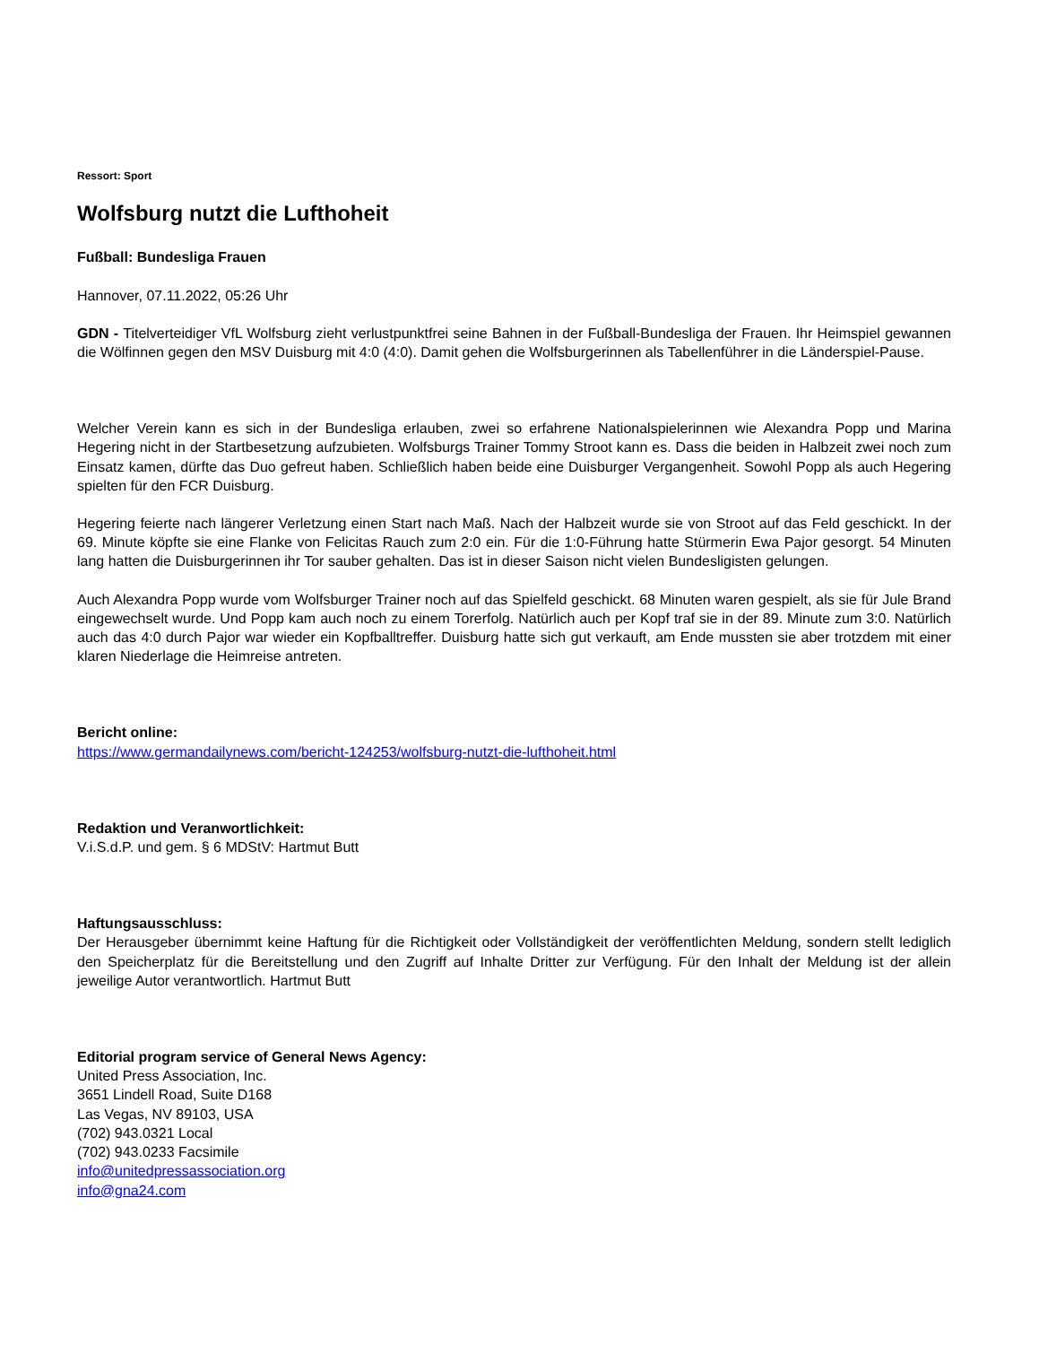Ressort: Sport
Wolfsburg nutzt die Lufthoheit
Fußball: Bundesliga Frauen
Hannover, 07.11.2022, 05:26 Uhr
GDN - Titelverteidiger VfL Wolfsburg zieht verlustpunktfrei seine Bahnen in der Fußball-Bundesliga der Frauen. Ihr Heimspiel gewannen die Wölfinnen gegen den MSV Duisburg mit 4:0 (4:0). Damit gehen die Wolfsburgerinnen als Tabellenführer in die Länderspiel-Pause.
Welcher Verein kann es sich in der Bundesliga erlauben, zwei so erfahrene Nationalspielerinnen wie Alexandra Popp und Marina Hegering nicht in der Startbesetzung aufzubieten. Wolfsburgs Trainer Tommy Stroot kann es. Dass die beiden in Halbzeit zwei noch zum Einsatz kamen, dürfte das Duo gefreut haben. Schließlich haben beide eine Duisburger Vergangenheit. Sowohl Popp als auch Hegering spielten für den FCR Duisburg.
Hegering feierte nach längerer Verletzung einen Start nach Maß. Nach der Halbzeit wurde sie von Stroot auf das Feld geschickt. In der 69. Minute köpfte sie eine Flanke von Felicitas Rauch zum 2:0 ein. Für die 1:0-Führung hatte Stürmerin Ewa Pajor gesorgt. 54 Minuten lang hatten die Duisburgerinnen ihr Tor sauber gehalten. Das ist in dieser Saison nicht vielen Bundesligisten gelungen.
Auch Alexandra Popp wurde vom Wolfsburger Trainer noch auf das Spielfeld geschickt. 68 Minuten waren gespielt, als sie für Jule Brand eingewechselt wurde. Und Popp kam auch noch zu einem Torerfolg. Natürlich auch per Kopf traf sie in der 89. Minute zum 3:0. Natürlich auch das 4:0 durch Pajor war wieder ein Kopfballtreffer. Duisburg hatte sich gut verkauft, am Ende mussten sie aber trotzdem mit einer klaren Niederlage die Heimreise antreten.
Bericht online:
https://www.germandailynews.com/bericht-124253/wolfsburg-nutzt-die-lufthoheit.html
Redaktion und Veranwortlichkeit:
V.i.S.d.P. und gem. § 6 MDStV: Hartmut Butt
Haftungsausschluss:
Der Herausgeber übernimmt keine Haftung für die Richtigkeit oder Vollständigkeit der veröffentlichten Meldung, sondern stellt lediglich den Speicherplatz für die Bereitstellung und den Zugriff auf Inhalte Dritter zur Verfügung. Für den Inhalt der Meldung ist der allein jeweilige Autor verantwortlich. Hartmut Butt
Editorial program service of General News Agency:
United Press Association, Inc.
3651 Lindell Road, Suite D168
Las Vegas, NV 89103, USA
(702) 943.0321 Local
(702) 943.0233 Facsimile
info@unitedpressassociation.org
info@gna24.com